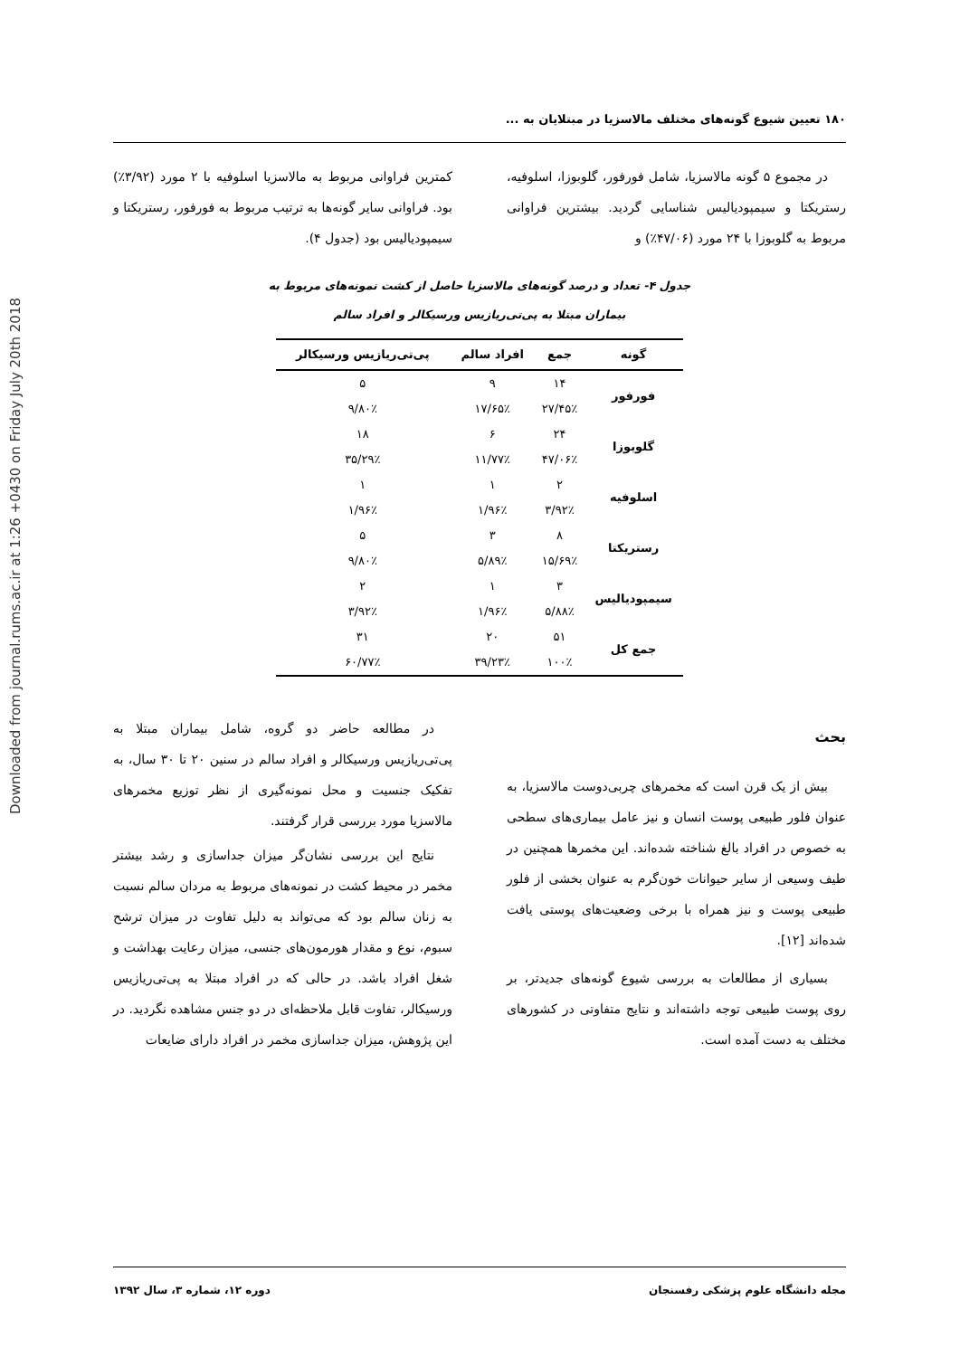Downloaded from journal.rums.ac.ir at 1:26 +0430 on Friday July 20th 2018
۱۸۰ تعیین شیوع گونه‌های مختلف مالاسزیا در مبتلایان به ...
در مجموع ۵ گونه مالاسزیا، شامل فورفور، گلوبوزا، اسلوفیه، رستریکتا و سیمپودیالیس شناسایی گردید. بیشترین فراوانی مربوط به گلوبوزا با ۲۴ مورد (۴۷/۰۶٪) و
کمترین فراوانی مربوط به مالاسزیا اسلوفیه با ۲ مورد (۳/۹۲٪) بود. فراوانی سایر گونه‌ها به ترتیب مربوط به فورفور، رستریکتا و سیمپودیالیس بود (جدول ۴).
جدول ۴- تعداد و درصد گونه‌های مالاسزیا حاصل از کشت نمونه‌های مربوط به
بیماران مبتلا به پی‌تی‌ریازیس ورسیکالر و افراد سالم
| گونه | جمع | افراد سالم | پی‌تی‌ریازیس ورسیکالر |
| --- | --- | --- | --- |
| فورفور | ۱۴ | ۹ | ۵ |
| | ۲۷/۴۵٪ | ۱۷/۶۵٪ | ۹/۸۰٪ |
| گلوبوزا | ۲۴ | ۶ | ۱۸ |
| | ۴۷/۰۶٪ | ۱۱/۷۷٪ | ۳۵/۲۹٪ |
| اسلوفیه | ۲ | ۱ | ۱ |
| | ۳/۹۲٪ | ۱/۹۶٪ | ۱/۹۶٪ |
| رستریکتا | ۸ | ۳ | ۵ |
| | ۱۵/۶۹٪ | ۵/۸۹٪ | ۹/۸۰٪ |
| سیمپودیالیس | ۳ | ۱ | ۲ |
| | ۵/۸۸٪ | ۱/۹۶٪ | ۳/۹۲٪ |
| جمع کل | ۵۱ | ۲۰ | ۳۱ |
| | ۱۰۰٪ | ۳۹/۲۳٪ | ۶۰/۷۷٪ |
بحث
بیش از یک قرن است که مخمرهای چربی‌دوست مالاسزیا، به عنوان فلور طبیعی پوست انسان و نیز عامل بیماری‌های سطحی به خصوص در افراد بالغ شناخته شده‌اند. این مخمرها همچنین در طیف وسیعی از سایر حیوانات خون‌گرم به عنوان بخشی از فلور طبیعی پوست و نیز همراه با برخی وضعیت‌های پوستی یافت شده‌اند [۱۲].
بسیاری از مطالعات به بررسی شیوع گونه‌های جدیدتر، بر روی پوست طبیعی توجه داشته‌اند و نتایج متفاوتی در کشورهای مختلف به دست آمده است.
در مطالعه حاضر دو گروه، شامل بیماران مبتلا به پی‌تی‌ریازیس ورسیکالر و افراد سالم در سنین ۲۰ تا ۳۰ سال، به تفکیک جنسیت و محل نمونه‌گیری از نظر توزیع مخمرهای مالاسزیا مورد بررسی قرار گرفتند.
نتایج این بررسی نشان‌گر میزان جداسازی و رشد بیشتر مخمر در محیط کشت در نمونه‌های مربوط به مردان سالم نسبت به زنان سالم بود که می‌تواند به دلیل تفاوت در میزان ترشح سبوم، نوع و مقدار هورمون‌های جنسی، میزان رعایت بهداشت و شغل افراد باشد. در حالی که در افراد مبتلا به پی‌تی‌ریازیس ورسیکالر، تفاوت قابل ملاحظه‌ای در دو جنس مشاهده نگردید. در این پژوهش، میزان جداسازی مخمر در افراد دارای ضایعات
مجله دانشگاه علوم پزشکی رفسنجان دوره ۱۲، شماره ۳، سال ۱۳۹۲